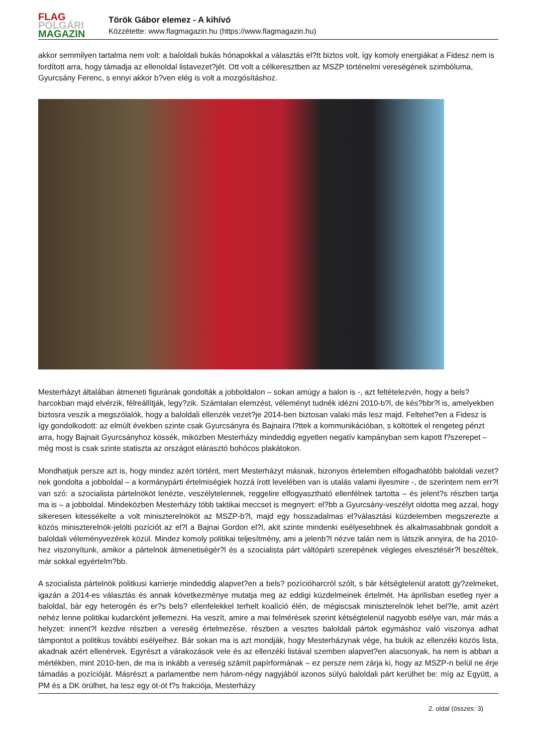FLAG
POLGÁRI
MAGAZIN
Török Gábor elemez - A kihívó
Közzétette: www.flagmagazin.hu (https://www.flagmagazin.hu)
akkor semmilyen tartalma nem volt: a baloldali bukás hónapokkal a választás el?tt biztos volt, így komoly energiákat a Fidesz nem is fordított arra, hogy támadja az ellenoldal listavezet?jét. Ott volt a célkeresztben az MSZP történelmi vereségének szimbóluma, Gyurcsány Ferenc, s ennyi akkor b?ven elég is volt a mozgósításhoz.
Mesterházyt általában átmeneti figurának gondolták a jobboldalon – sokan amúgy a balon is -, azt feltételezvén, hogy a bels? harcokban majd elvérzik, félreállítják, legy?zik. Számtalan elemzést, véleményt tudnék idézni 2010-b?l, de kés?bbr?l is, amelyekben biztosra veszik a megszólalók, hogy a baloldali ellenzék vezet?je 2014-ben biztosan valaki más lesz majd. Feltehet?en a Fidesz is így gondolkodott: az elmúlt években szinte csak Gyurcsányra és Bajnaira l?ttek a kommunikációban, s költöttek el rengeteg pénzt arra, hogy Bajnait Gyurcsányhoz kössék, miközben Mesterházy mindeddig egyetlen negatív kampányban sem kapott f?szerepet – még most is csak szinte statiszta az országot elárasztó bohócos plakátokon.
Mondhatjuk persze azt is, hogy mindez azért történt, mert Mesterházyt másnak, bizonyos értelemben elfogadhatóbb baloldali vezet?nek gondolta a jobboldal – a kormánypárti értelmiségiek hozzá írott levelében van is utalás valami ilyesmire -, de szerintem nem err?l van szó: a szocialista pártelnököt lenézte, veszélytelennek, reggelire elfogyasztható ellenfélnek tartotta – és jelent?s részben tartja ma is – a jobboldal. Mindeközben Mesterházy több taktikai meccset is megnyert: el?bb a Gyurcsány-veszélyt oldotta meg azzal, hogy sikeresen kitessékelte a volt miniszterelnököt az MSZP-b?l, majd egy hosszadalmas el?választási küzdelemben megszerezte a közös miniszterelnök-jelölti pozíciót az el?l a Bajnai Gordon el?l, akit szinte mindenki esélyesebbnek és alkalmasabbnak gondolt a baloldali véleményvezérek közül. Mindez komoly politikai teljesítmény, ami a jelenb?l nézve talán nem is látszik annyira, de ha 2010-hez viszonyítunk, amikor a pártelnök átmenetiségér?l és a szocialista párt váltópárti szerepének végleges elvesztésér?l beszéltek, már sokkal egyértelm?bb.
A szocialista pártelnök politkusi karrierje mindeddig alapvet?en a bels? pozícióharcról szólt, s bár kétségtelenül aratott gy?zelmeket, igazán a 2014-es választás és annak következménye mutatja meg az eddigi küzdelmeinek értelmét. Ha áprilisban esetleg nyer a baloldal, bár egy heterogén és er?s bels? ellenfelekkel terhelt koalíció élén, de mégiscsak miniszterelnök lehet bel?le, amit azért nehéz lenne politikai kudarcként jellemezni. Ha veszít, amire a mai felmérések szerint kétségtelenül nagyobb esélye van, már más a helyzet: innent?l kezdve részben a vereség értelmezése, részben a vesztes baloldali pártok egymáshoz való viszonya adhat támpontot a politikus további esélyeihez. Bár sokan ma is azt mondják, hogy Mesterházynak vége, ha bukik az ellenzéki közös lista, akadnak azért ellenérvek. Egyrészt a várakozások vele és az ellenzéki listával szemben alapvet?en alacsonyak, ha nem is abban a mértékben, mint 2010-ben, de ma is inkább a vereség számít papírformának – ez persze nem zárja ki, hogy az MSZP-n belül ne érje támadás a pozícióját. Másrészt a parlamentbe nem három-négy nagyjából azonos súlyú baloldali párt kerülhet be: míg az Együtt, a PM és a DK örülhet, ha lesz egy öt-öt f?s frakciója, Mesterházy
2. oldal (összes: 3)